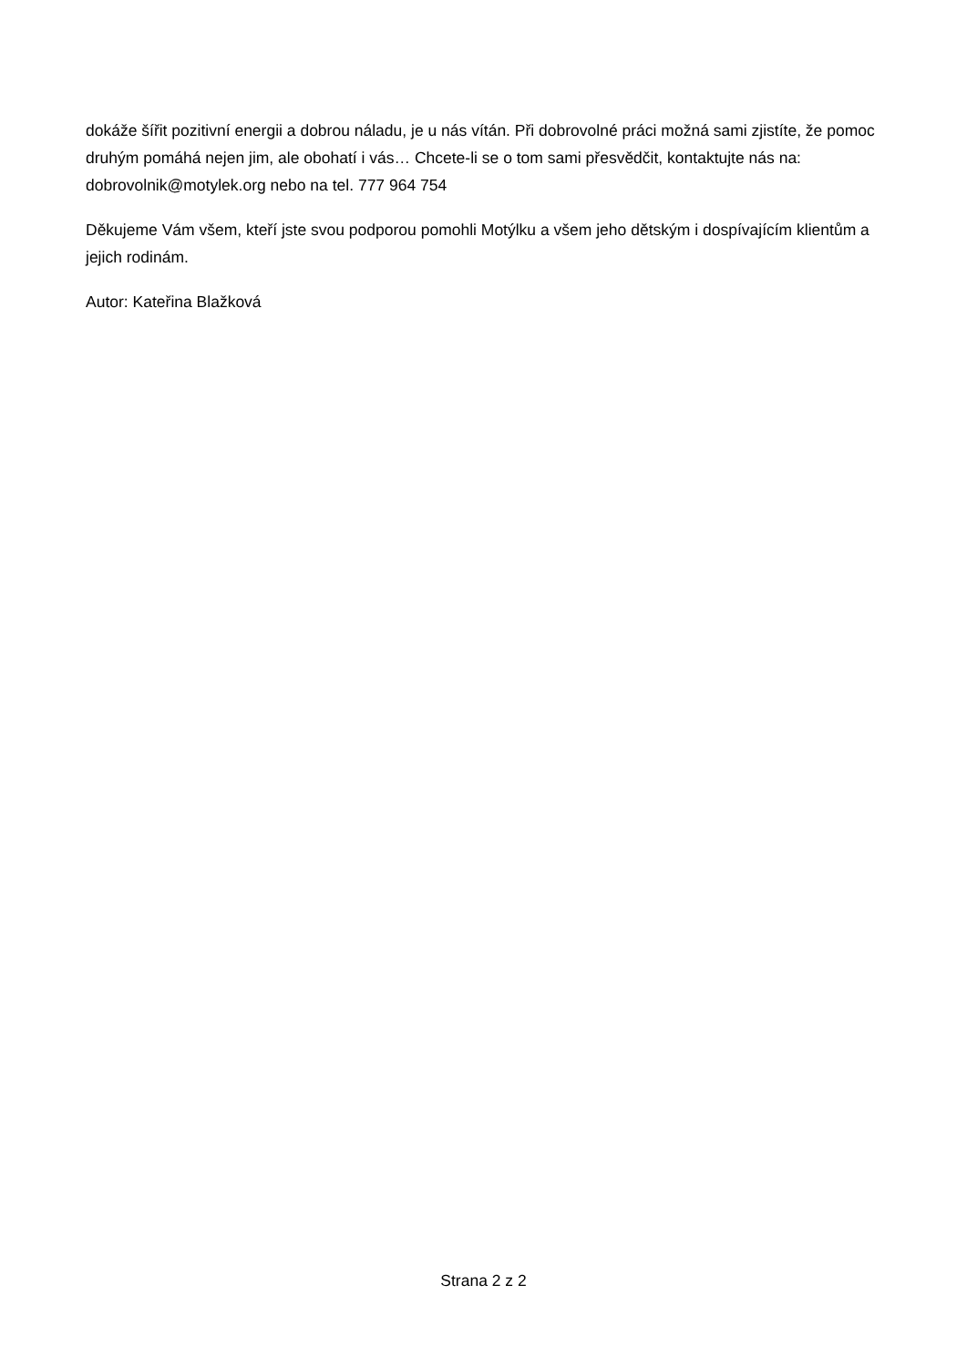dokáže šířit pozitivní energii a dobrou náladu, je u nás vítán. Při dobrovolné práci možná sami zjistíte, že pomoc druhým pomáhá nejen jim, ale obohatí i vás… Chcete-li se o tom sami přesvědčit, kontaktujte nás na: dobrovolnik@motylek.org nebo na tel. 777 964 754
Děkujeme Vám všem, kteří jste svou podporou pomohli Motýlku a všem jeho dětským i dospívajícím klientům a jejich rodinám.
Autor: Kateřina Blažková
Strana 2 z 2